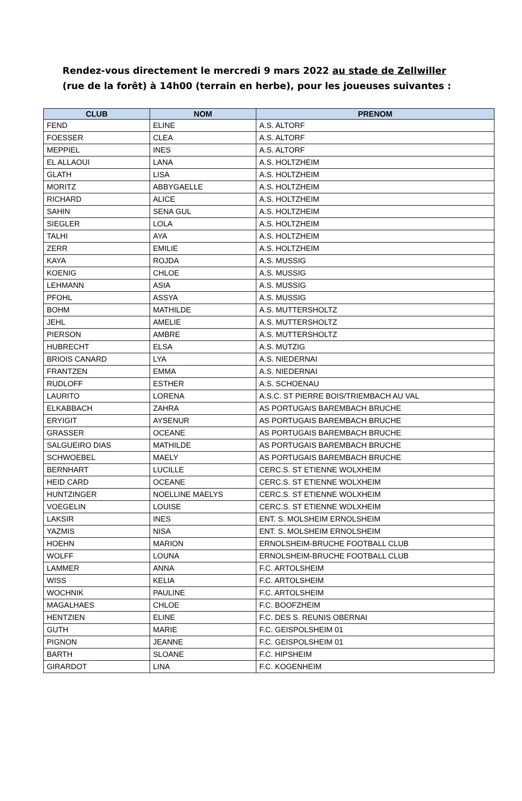Rendez-vous directement le mercredi 9 mars 2022 au stade de Zellwiller (rue de la forêt) à 14h00 (terrain en herbe), pour les joueuses suivantes :
| CLUB | NOM | PRENOM |
| --- | --- | --- |
| FEND | ELINE | A.S. ALTORF |
| FOESSER | CLEA | A.S. ALTORF |
| MEPPIEL | INES | A.S. ALTORF |
| EL ALLAOUI | LANA | A.S. HOLTZHEIM |
| GLATH | LISA | A.S. HOLTZHEIM |
| MORITZ | ABBYGAELLE | A.S. HOLTZHEIM |
| RICHARD | ALICE | A.S. HOLTZHEIM |
| SAHIN | SENA GUL | A.S. HOLTZHEIM |
| SIEGLER | LOLA | A.S. HOLTZHEIM |
| TALHI | AYA | A.S. HOLTZHEIM |
| ZERR | EMILIE | A.S. HOLTZHEIM |
| KAYA | ROJDA | A.S. MUSSIG |
| KOENIG | CHLOE | A.S. MUSSIG |
| LEHMANN | ASIA | A.S. MUSSIG |
| PFOHL | ASSYA | A.S. MUSSIG |
| BOHM | MATHILDE | A.S. MUTTERSHOLTZ |
| JEHL | AMELIE | A.S. MUTTERSHOLTZ |
| PIERSON | AMBRE | A.S. MUTTERSHOLTZ |
| HUBRECHT | ELSA | A.S. MUTZIG |
| BRIOIS CANARD | LYA | A.S. NIEDERNAI |
| FRANTZEN | EMMA | A.S. NIEDERNAI |
| RUDLOFF | ESTHER | A.S. SCHOENAU |
| LAURITO | LORENA | A.S.C. ST PIERRE BOIS/TRIEMBACH AU VAL |
| ELKABBACH | ZAHRA | AS PORTUGAIS BAREMBACH BRUCHE |
| ERYIGIT | AYSENUR | AS PORTUGAIS BAREMBACH BRUCHE |
| GRASSER | OCEANE | AS PORTUGAIS BAREMBACH BRUCHE |
| SALGUEIRO DIAS | MATHILDE | AS PORTUGAIS BAREMBACH BRUCHE |
| SCHWOEBEL | MAELY | AS PORTUGAIS BAREMBACH BRUCHE |
| BERNHART | LUCILLE | CERC.S. ST ETIENNE WOLXHEIM |
| HEID CARD | OCEANE | CERC.S. ST ETIENNE WOLXHEIM |
| HUNTZINGER | NOELLINE MAELYS | CERC.S. ST ETIENNE WOLXHEIM |
| VOEGELIN | LOUISE | CERC.S. ST ETIENNE WOLXHEIM |
| LAKSIR | INES | ENT. S. MOLSHEIM ERNOLSHEIM |
| YAZMIS | NISA | ENT. S. MOLSHEIM ERNOLSHEIM |
| HOEHN | MARION | ERNOLSHEIM-BRUCHE FOOTBALL CLUB |
| WOLFF | LOUNA | ERNOLSHEIM-BRUCHE FOOTBALL CLUB |
| LAMMER | ANNA | F.C. ARTOLSHEIM |
| WISS | KELIA | F.C. ARTOLSHEIM |
| WOCHNIK | PAULINE | F.C. ARTOLSHEIM |
| MAGALHAES | CHLOE | F.C. BOOFZHEIM |
| HENTZIEN | ELINE | F.C. DES S. REUNIS OBERNAI |
| GUTH | MARIE | F.C. GEISPOLSHEIM 01 |
| PIGNON | JEANNE | F.C. GEISPOLSHEIM 01 |
| BARTH | SLOANE | F.C. HIPSHEIM |
| GIRARDOT | LINA | F.C. KOGENHEIM |